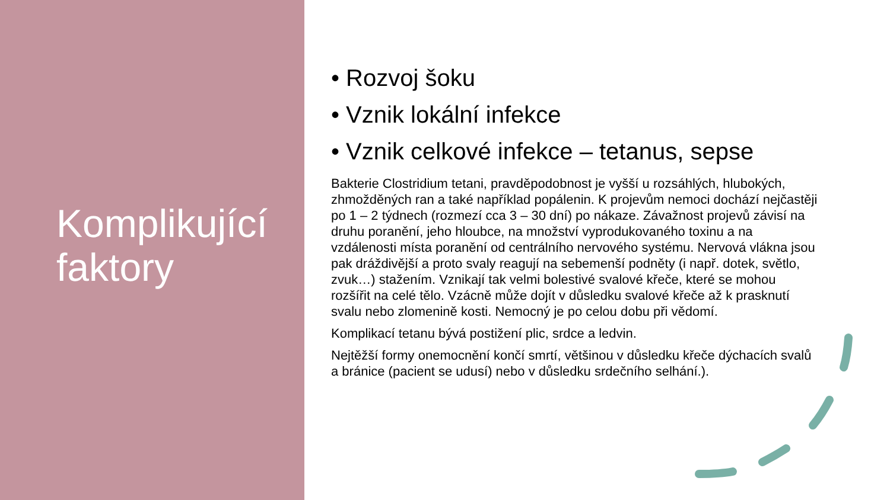Komplikující
faktory
• Rozvoj šoku
• Vznik lokální infekce
• Vznik celkové infekce – tetanus, sepse
Bakterie Clostridium tetani, pravděpodobnost je vyšší u rozsáhlých, hlubokých, zhmožděných ran a také například popálenin. K projevům nemoci dochází nejčastěji po 1 – 2 týdnech (rozmezí cca 3 – 30 dní) po nákaze. Závažnost projevů závisí na druhu poranění, jeho hloubce, na množství vyprodukovaného toxinu a na vzdálenosti místa poranění od centrálního nervového systému. Nervová vlákna jsou pak dráždivější a proto svaly reagují na sebemenší podněty (i např. dotek, světlo, zvuk…) stažením. Vznikají tak velmi bolestivé svalové křeče, které se mohou rozšířit na celé tělo. Vzácně může dojít v důsledku svalové křeče až k prasknutí svalu nebo zlomenině kosti. Nemocný je po celou dobu při vědomí.
Komplikací tetanu bývá postižení plic, srdce a ledvin.
Nejtěžší formy onemocnění končí smrtí, většinou v důsledku křeče dýchacích svalů a bránice (pacient se udusí) nebo v důsledku srdečního selhání.).